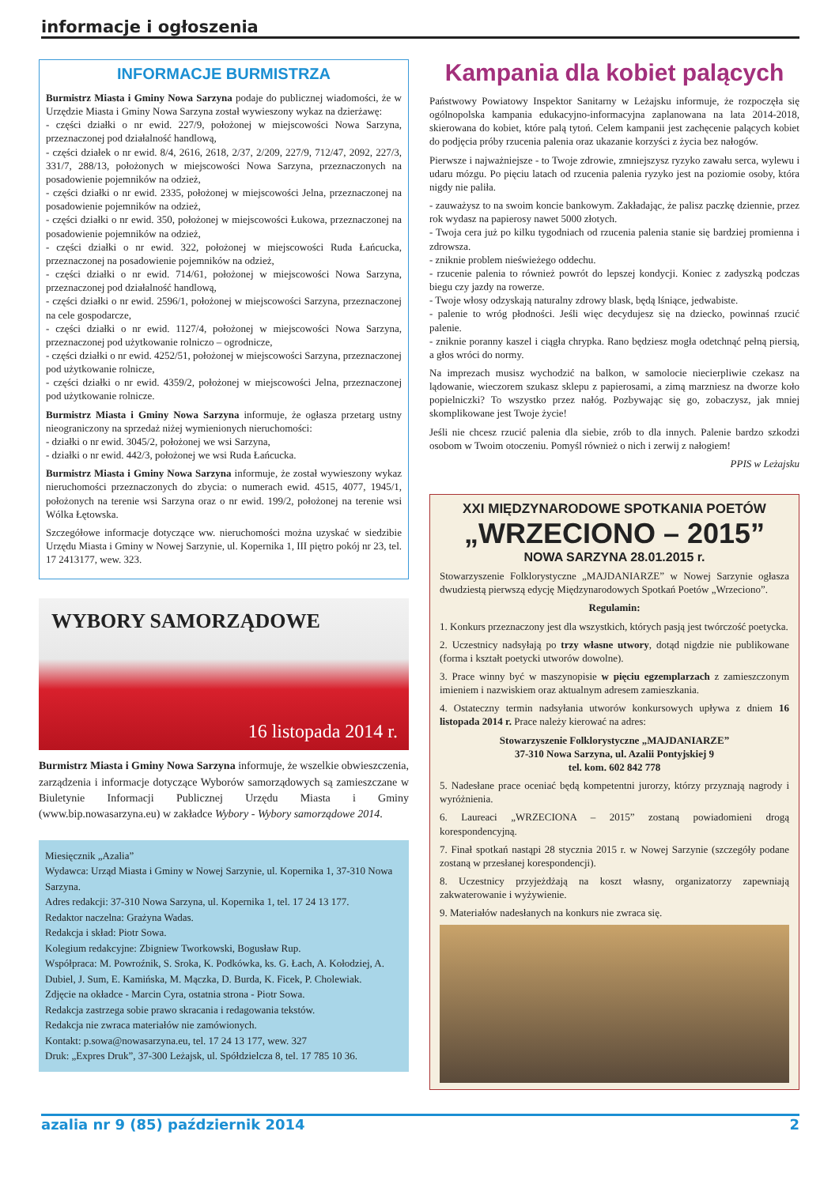informacje i ogłoszenia
INFORMACJE BURMISTRZA
Burmistrz Miasta i Gminy Nowa Sarzyna podaje do publicznej wiadomości, że w Urzędzie Miasta i Gminy Nowa Sarzyna został wywieszony wykaz na dzierżawę:
- części działki o nr ewid. 227/9, położonej w miejscowości Nowa Sarzyna, przeznaczonej pod działalność handlową,
- części działek o nr ewid. 8/4, 2616, 2618, 2/37, 2/209, 227/9, 712/47, 2092, 227/3, 331/7, 288/13, położonych w miejscowości Nowa Sarzyna, przeznaczonych na posadowienie pojemników na odzież,
- części działki o nr ewid. 2335, położonej w miejscowości Jelna, przeznaczonej na posadowienie pojemników na odzież,
- części działki o nr ewid. 350, położonej w miejscowości Łukowa, przeznaczonej na posadowienie pojemników na odzież,
- części działki o nr ewid. 322, położonej w miejscowości Ruda Łańcucka, przeznaczonej na posadowienie pojemników na odzież,
- części działki o nr ewid. 714/61, położonej w miejscowości Nowa Sarzyna, przeznaczonej pod działalność handlową,
- części działki o nr ewid. 2596/1, położonej w miejscowości Sarzyna, przeznaczonej na cele gospodarcze,
- części działki o nr ewid. 1127/4, położonej w miejscowości Nowa Sarzyna, przeznaczonej pod użytkowanie rolniczo – ogrodnicze,
- części działki o nr ewid. 4252/51, położonej w miejscowości Sarzyna, przeznaczonej pod użytkowanie rolnicze,
- części działki o nr ewid. 4359/2, położonej w miejscowości Jelna, przeznaczonej pod użytkowanie rolnicze.
Burmistrz Miasta i Gminy Nowa Sarzyna informuje, że ogłasza przetarg ustny nieograniczony na sprzedaż niżej wymienionych nieruchomości:
- działki o nr ewid. 3045/2, położonej we wsi Sarzyna,
- działki o nr ewid. 442/3, położonej we wsi Ruda Łańcucka.
Burmistrz Miasta i Gminy Nowa Sarzyna informuje, że został wywieszony wykaz nieruchomości przeznaczonych do zbycia: o numerach ewid. 4515, 4077, 1945/1, położonych na terenie wsi Sarzyna oraz o nr ewid. 199/2, położonej na terenie wsi Wólka Łętowska.
Szczegółowe informacje dotyczące ww. nieruchomości można uzyskać w siedzibie Urzędu Miasta i Gminy w Nowej Sarzynie, ul. Kopernika 1, III piętro pokój nr 23, tel. 17 2413177, wew. 323.
WYBORY SAMORZĄDOWE
16 listopada 2014 r.
Burmistrz Miasta i Gminy Nowa Sarzyna informuje, że wszelkie obwieszczenia, zarządzenia i informacje dotyczące Wyborów samorządowych są zamieszczane w Biuletynie Informacji Publicznej Urzędu Miasta i Gminy (www.bip.nowasarzyna.eu) w zakładce Wybory - Wybory samorządowe 2014.
Miesięcznik „Azalia”
Wydawca: Urząd Miasta i Gminy w Nowej Sarzynie, ul. Kopernika 1, 37-310 Nowa Sarzyna.
Adres redakcji: 37-310 Nowa Sarzyna, ul. Kopernika 1, tel. 17 24 13 177.
Redaktor naczelna: Grażyna Wadas.
Redakcja i skład: Piotr Sowa.
Kolegium redakcyjne: Zbigniew Tworkowski, Bogusław Rup.
Współpraca: M. Powroźnik, S. Sroka, K. Podkówka, ks. G. Łach, A. Kołodziej, A. Dubiel, J. Sum, E. Kamińska, M. Mączka, D. Burda, K. Ficek, P. Cholewiak.
Zdjęcie na okładce - Marcin Cyra, ostatnia strona - Piotr Sowa.
Redakcja zastrzega sobie prawo skracania i redagowania tekstów.
Redakcja nie zwraca materiałów nie zamówionych.
Kontakt: p.sowa@nowasarzyna.eu, tel. 17 24 13 177, wew. 327
Druk: „Expres Druk”, 37-300 Leżajsk, ul. Spółdzielcza 8, tel. 17 785 10 36.
Kampania dla kobiet palących
Państwowy Powiatowy Inspektor Sanitarny w Leżajsku informuje, że rozpoczęła się ogólnopolska kampania edukacyjno-informacyjna zaplanowana na lata 2014-2018, skierowana do kobiet, które palą tytoń. Celem kampanii jest zachęcenie palących kobiet do podjęcia próby rzucenia palenia oraz ukazanie korzyści z życia bez nałogów.
Pierwsze i najważniejsze - to Twoje zdrowie, zmniejszysz ryzyko zawału serca, wylewu i udaru mózgu. Po pięciu latach od rzucenia palenia ryzyko jest na poziomie osoby, która nigdy nie paliła.
- zauważysz to na swoim koncie bankowym. Zakładając, że palisz paczkę dziennie, przez rok wydasz na papierosy nawet 5000 złotych.
- Twoja cera już po kilku tygodniach od rzucenia palenia stanie się bardziej promienna i zdrowsza.
- zniknie problem nieświeżego oddechu.
- rzucenie palenia to również powrót do lepszej kondycji. Koniec z zadyszką podczas biegu czy jazdy na rowerze.
- Twoje włosy odzyskają naturalny zdrowy blask, będą lśniące, jedwabiste.
- palenie to wróg płodności. Jeśli więc decydujesz się na dziecko, powinnaś rzucić palenie.
- zniknie poranny kaszel i ciągła chrypka. Rano będziesz mogła odetchnąć pełną piersią, a głos wróci do normy.
Na imprezach musisz wychodzić na balkon, w samolocie niecierpliwie czekasz na lądowanie, wieczorem szukasz sklepu z papierosami, a zimą marzniesz na dworze koło popielniczki? To wszystko przez nałóg. Pozbywając się go, zobaczysz, jak mniej skomplikowane jest Twoje życie!
Jeśli nie chcesz rzucić palenia dla siebie, zrób to dla innych. Palenie bardzo szkodzi osobom w Twoim otoczeniu. Pomyśl również o nich i zerwij z nałogiem!
PPIS w Leżajsku
XXI MIĘDZYNARODOWE SPOTKANIA POETÓW
„WRZECIONO – 2015”
NOWA SARZYNA 28.01.2015 r.
Stowarzyszenie Folklorystyczne „MAJDANIARZE” w Nowej Sarzynie ogłasza dwudziestą pierwszą edycję Międzynarodowych Spotkań Poetów „Wrzeciono”.
Regulamin:
1. Konkurs przeznaczony jest dla wszystkich, których pasją jest twórczość poetycka.
2. Uczestnicy nadsyłają po trzy własne utwory, dotąd nigdzie nie publikowane (forma i kształt poetycki utworów dowolne).
3. Prace winny być w maszynopisie w pięciu egzemplarzach z zamieszczonym imieniem i nazwiskiem oraz aktualnym adresem zamieszkania.
4. Ostateczny termin nadsyłania utworów konkursowych upływa z dniem 16 listopada 2014 r. Prace należy kierować na adres:
Stowarzyszenie Folklorystyczne „MAJDANIARZE”
37-310 Nowa Sarzyna, ul. Azalii Pontyjskiej 9
tel. kom. 602 842 778
5. Nadesłane prace oceniać będą kompetentni jurorzy, którzy przyznają nagrody i wyróżnienia.
6. Laureaci „WRZECIONA – 2015” zostaną powiadomieni drogą korespondencyjną.
7. Finał spotkań nastąpi 28 stycznia 2015 r. w Nowej Sarzynie (szczegóły podane zostaną w przesłanej korespondencji).
8. Uczestnicy przyjeżdżają na koszt własny, organizatorzy zapewniają zakwaterowanie i wyżywienie.
9. Materiałów nadesłanych na konkurs nie zwraca się.
azalia nr 9 (85) październik 2014 2